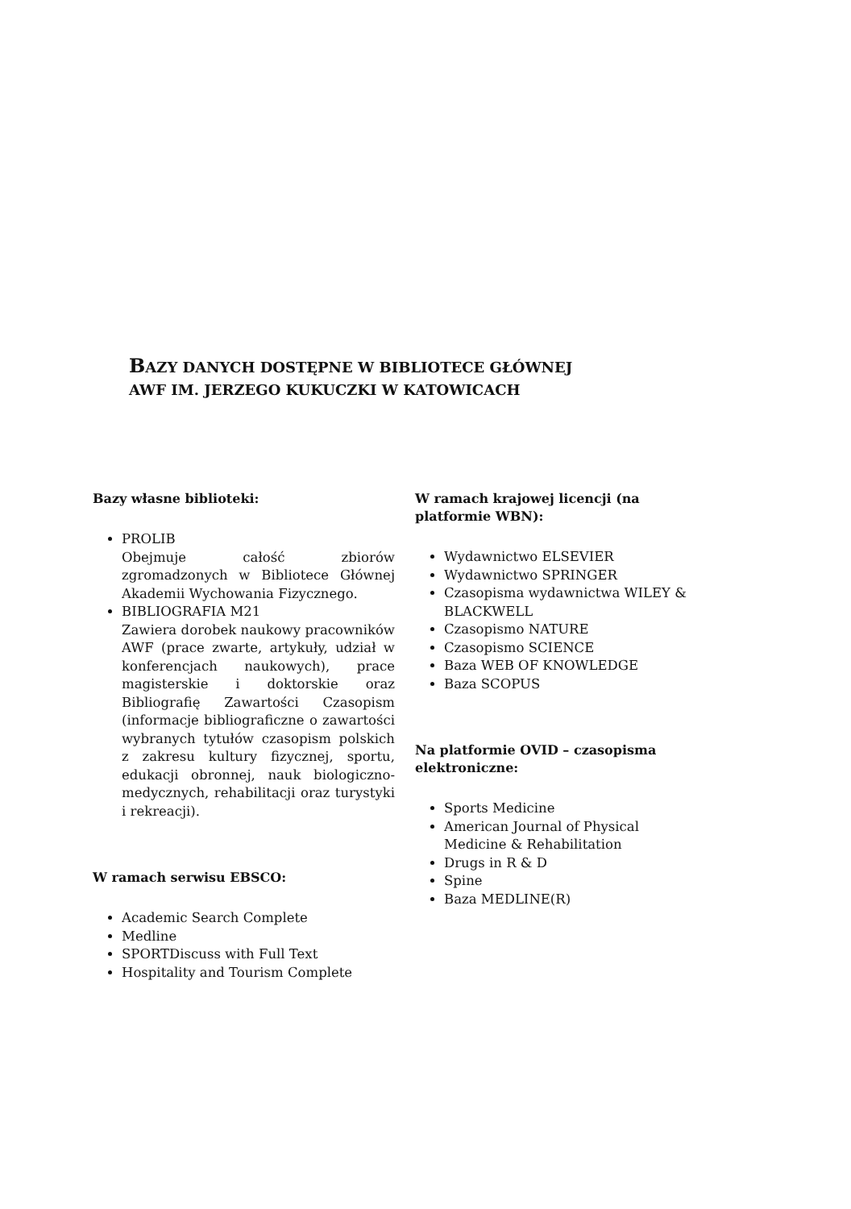BAZY DANYCH DOSTĘPNE W BIBLIOTECE GŁÓWNEJ
AWF IM. JERZEGO KUKUCZKI W KATOWICACH
Bazy własne biblioteki:
PROLIB
Obejmuje całość zbiorów zgromadzonych w Bibliotece Głównej Akademii Wychowania Fizycznego.
BIBLIOGRAFIA M21
Zawiera dorobek naukowy pracowników AWF (prace zwarte, artykuły, udział w konferencjach naukowych), prace magisterskie i doktorskie oraz Bibliografię Zawartości Czasopism (informacje bibliograficzne o zawartości wybranych tytułów czasopism polskich z zakresu kultury fizycznej, sportu, edukacji obronnej, nauk biologiczno-medycznych, rehabilitacji oraz turystyki i rekreacji).
W ramach serwisu EBSCO:
Academic Search Complete
Medline
SPORTDiscuss with Full Text
Hospitality and Tourism Complete
W ramach krajowej licencji (na platformie WBN):
Wydawnictwo ELSEVIER
Wydawnictwo SPRINGER
Czasopisma wydawnictwa WILEY & BLACKWELL
Czasopismo NATURE
Czasopismo SCIENCE
Baza WEB OF KNOWLEDGE
Baza SCOPUS
Na platformie OVID – czasopisma elektroniczne:
Sports Medicine
American Journal of Physical Medicine & Rehabilitation
Drugs in R & D
Spine
Baza MEDLINE(R)